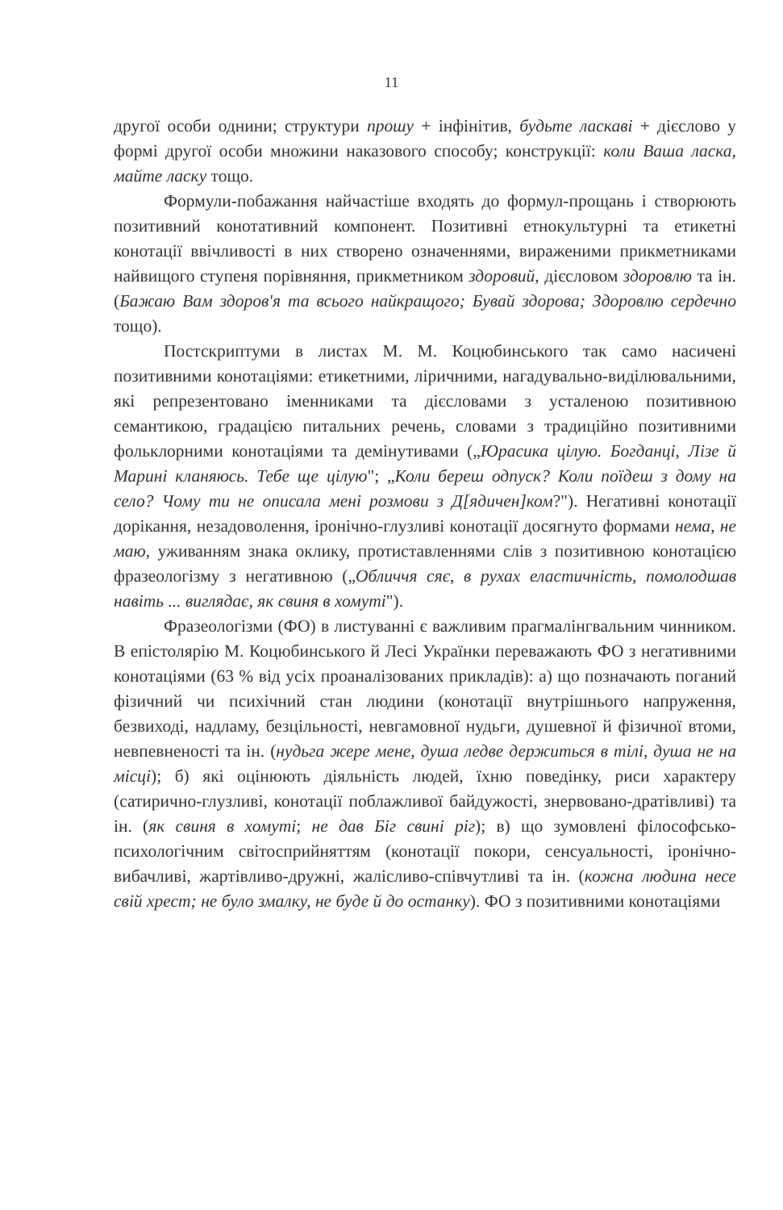11
другої особи однини; структури прошу + інфінітив, будьте ласкаві + дієслово у формі другої особи множини наказового способу; конструкції: коли Ваша ласка, майте ласку тощо.
Формули-побажання найчастіше входять до формул-прощань і створюють позитивний конотативний компонент. Позитивні етнокультурні та етикетні конотації ввічливості в них створено означеннями, вираженими прикметниками найвищого ступеня порівняння, прикметником здоровий, дієсловом здоровлю та ін. (Бажаю Вам здоров'я та всього найкращого; Бувай здорова; Здоровлю сердечно тощо).
Постскриптуми в листах М. М. Коцюбинського так само насичені позитивними конотаціями: етикетними, ліричними, нагадувально-виділювальними, які репрезентовано іменниками та дієсловами з усталеною позитивною семантикою, градацією питальних речень, словами з традиційно позитивними фольклорними конотаціями та демінутивами („Юрасика цілую. Богданці, Лізе й Марині кланяюсь. Тебе ще цілую"; „Коли береш одпуск? Коли поїдеш з дому на село? Чому ти не описала мені розмови з Д[ядичен]ком?"). Негативні конотації дорікання, незадоволення, іронічно-глузливі конотації досягнуто формами нема, не маю, уживанням знака оклику, протиставленнями слів з позитивною конотацією фразеологізму з негативною („Обличчя сяє, в рухах еластичність, помолодшав навіть ... виглядає, як свиня в хомуті").
Фразеологізми (ФО) в листуванні є важливим прагмалінгвальним чинником. В епістолярію М. Коцюбинського й Лесі Українки переважають ФО з негативними конотаціями (63 % від усіх проаналізованих прикладів): а) що позначають поганий фізичний чи психічний стан людини (конотації внутрішнього напруження, безвиході, надламу, безцільності, невгамовної нудьги, душевної й фізичної втоми, невпевненості та ін. (нудьга жере мене, душа ледве держиться в тілі, душа не на місці); б) які оцінюють діяльність людей, їхню поведінку, риси характеру (сатирично-глузливі, конотації поблажливої байдужості, знервовано-дратівливі) та ін. (як свиня в хомуті; не дав Біг свині ріг); в) що зумовлені філософсько-психологічним світосприйняттям (конотації покори, сенсуальності, іронічно-вибачливі, жартівливо-дружні, жалісливо-співчутливі та ін. (кожна людина несе свій хрест; не було змалку, не буде й до останку). ФО з позитивними конотаціями